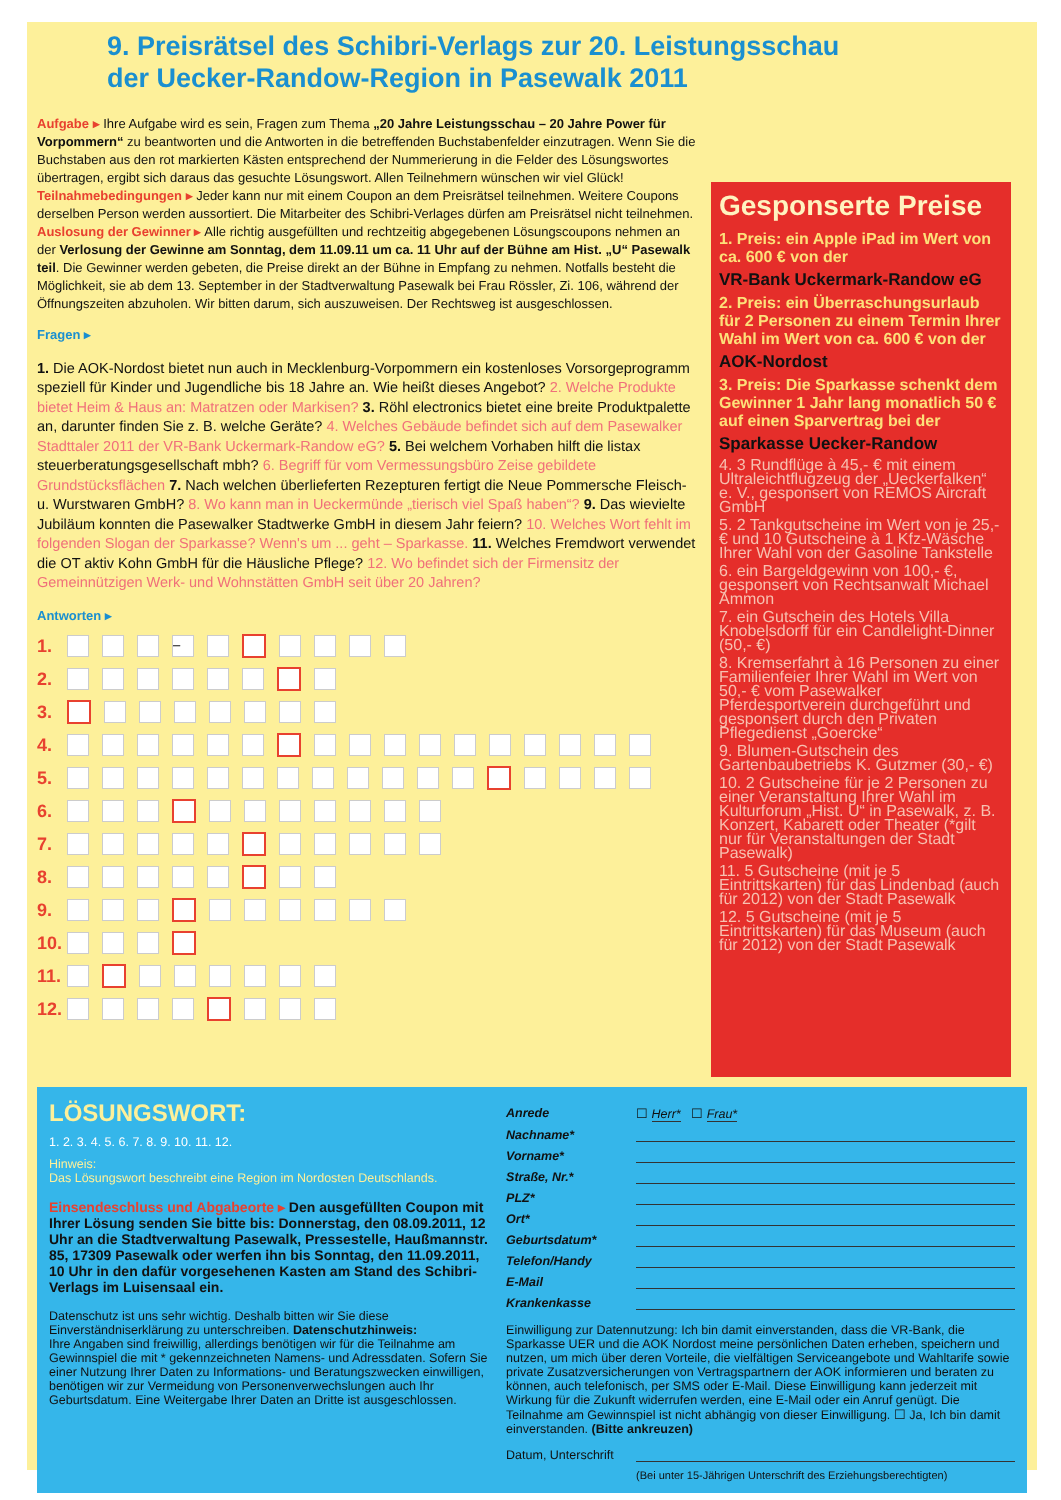9. Preisrätsel des Schibri-Verlags zur 20. Leistungsschau
der Uecker-Randow-Region in Pasewalk 2011
Aufgabe ▸ Ihre Aufgabe wird es sein, Fragen zum Thema „20 Jahre Leistungsschau – 20 Jahre Power für Vorpommern“ zu beantworten und die Antworten in die betreffenden Buchstabenfelder einzutragen. Wenn Sie die Buchstaben aus den rot markierten Kästen entsprechend der Nummerierung in die Felder des Lösungswortes übertragen, ergibt sich daraus das gesuchte Lösungswort. Allen Teilnehmern wünschen wir viel Glück! Teilnahmebedingungen ▸ Jeder kann nur mit einem Coupon an dem Preisrätsel teilnehmen. Weitere Coupons derselben Person werden aussortiert. Die Mitarbeiter des Schibri-Verlages dürfen am Preisrätsel nicht teilnehmen. Auslosung der Gewinner ▸ Alle richtig ausgefüllten und rechtzeitig abgegebenen Lösungscoupons nehmen an der Verlosung der Gewinne am Sonntag, dem 11.09.11 um ca. 11 Uhr auf der Bühne am Hist. „U“ Pasewalk teil. Die Gewinner werden gebeten, die Preise direkt an der Bühne in Empfang zu nehmen. Notfalls besteht die Möglichkeit, sie ab dem 13. September in der Stadtverwaltung Pasewalk bei Frau Rössler, Zi. 106, während der Öffnungszeiten abzuholen. Wir bitten darum, sich auszuweisen. Der Rechtsweg ist ausgeschlossen.
Fragen ▸
1. Die AOK-Nordost bietet nun auch in Mecklenburg-Vorpommern ein kostenloses Vorsorgeprogramm speziell für Kinder und Jugendliche bis 18 Jahre an. Wie heißt dieses Angebot? 2. Welche Produkte bietet Heim & Haus an: Matratzen oder Markisen? 3. Röhl electronics bietet eine breite Produktpalette an, darunter finden Sie z. B. welche Geräte? 4. Welches Gebäude befindet sich auf dem Pasewalker Stadttaler 2011 der VR-Bank Uckermark-Randow eG? 5. Bei welchem Vorhaben hilft die listax steuerberatungsgesellschaft mbh? 6. Begriff für vom Vermessungsbüro Zeise gebildete Grundstücksflächen 7. Nach welchen überlieferten Rezepturen fertigt die Neue Pommersche Fleisch- u. Wurstwaren GmbH? 8. Wo kann man in Ueckermünde „tierisch viel Spaß haben“? 9. Das wievielte Jubiläum konnten die Pasewalker Stadtwerke GmbH in diesem Jahr feiern? 10. Welches Wort fehlt im folgenden Slogan der Sparkasse? Wenn's um ... geht – Sparkasse. 11. Welches Fremdwort verwendet die OT aktiv Kohn GmbH für die Häusliche Pflege? 12. Wo befindet sich der Firmensitz der Gemeinnützigen Werk- und Wohnstätten GmbH seit über 20 Jahren?
Antworten ▸
1. –
2.
3.
4.
5.
6.
7.
8.
9.
10.
11.
12.
Gesponserte Preise
1. Preis: ein Apple iPad im Wert von ca. 600 € von der
VR-Bank Uckermark-Randow eG
2. Preis: ein Überraschungsurlaub für 2 Personen zu einem Termin Ihrer Wahl im Wert von ca. 600 € von der
AOK-Nordost
3. Preis: Die Sparkasse schenkt dem Gewinner 1 Jahr lang monatlich 50 € auf einen Sparvertrag bei der
Sparkasse Uecker-Randow
4. 3 Rundflüge à 45,- € mit einem Ultraleichtflugzeug der „Ueckerfalken“ e. V., gesponsert von REMOS Aircraft GmbH
5. 2 Tankgutscheine im Wert von je 25,- € und 10 Gutscheine à 1 Kfz-Wäsche Ihrer Wahl von der Gasoline Tankstelle
6. ein Bargeldgewinn von 100,- €, gesponsert von Rechtsanwalt Michael Ammon
7. ein Gutschein des Hotels Villa Knobelsdorff für ein Candlelight-Dinner (50,- €)
8. Kremserfahrt à 16 Personen zu einer Familienfeier Ihrer Wahl im Wert von 50,- € vom Pasewalker Pferdesportverein durchgeführt und gesponsert durch den Privaten Pflegedienst „Goercke“
9. Blumen-Gutschein des Gartenbaubetriebs K. Gutzmer (30,- €)
10. 2 Gutscheine für je 2 Personen zu einer Veranstaltung Ihrer Wahl im Kulturforum „Hist. U“ in Pasewalk, z. B. Konzert, Kabarett oder Theater (*gilt nur für Veranstaltungen der Stadt Pasewalk)
11. 5 Gutscheine (mit je 5 Eintrittskarten) für das Lindenbad (auch für 2012) von der Stadt Pasewalk
12. 5 Gutscheine (mit je 5 Eintrittskarten) für das Museum (auch für 2012) von der Stadt Pasewalk
LÖSUNGSWORT:
1. 2. 3. 4. 5. 6. 7. 8. 9. 10. 11. 12.
Hinweis:
Das Lösungswort beschreibt eine Region im Nordosten Deutschlands.
Einsendeschluss und Abgabeorte ▸ Den ausgefüllten Coupon mit Ihrer Lösung senden Sie bitte bis: Donnerstag, den 08.09.2011, 12 Uhr an die Stadtverwaltung Pasewalk, Pressestelle, Haußmannstr. 85, 17309 Pasewalk oder werfen ihn bis Sonntag, den 11.09.2011, 10 Uhr in den dafür vorgesehenen Kasten am Stand des Schibri-Verlags im Luisensaal ein.
Datenschutz ist uns sehr wichtig. Deshalb bitten wir Sie diese Einverständniserklärung zu unterschreiben. Datenschutzhinweis:
Ihre Angaben sind freiwillig, allerdings benötigen wir für die Teilnahme am Gewinnspiel die mit * gekennzeichneten Namens- und Adressdaten. Sofern Sie einer Nutzung Ihrer Daten zu Informations- und Beratungszwecken einwilligen, benötigen wir zur Vermeidung von Personenverwechslungen auch Ihr Geburtsdatum. Eine Weitergabe Ihrer Daten an Dritte ist ausgeschlossen.
Anrede ☐ Herr* ☐ Frau*
Nachname*
Vorname*
Straße, Nr.*
PLZ*
Ort*
Geburtsdatum*
Telefon/Handy
E-Mail
Krankenkasse
Einwilligung zur Datennutzung: Ich bin damit einverstanden, dass die VR-Bank, die Sparkasse UER und die AOK Nordost meine persönlichen Daten erheben, speichern und nutzen, um mich über deren Vorteile, die vielfältigen Serviceangebote und Wahltarife sowie private Zusatzversicherungen von Vertragspartnern der AOK informieren und beraten zu können, auch telefonisch, per SMS oder E-Mail. Diese Einwilligung kann jederzeit mit Wirkung für die Zukunft widerrufen werden, eine E-Mail oder ein Anruf genügt. Die Teilnahme am Gewinnspiel ist nicht abhängig von dieser Einwilligung. ☐ Ja, Ich bin damit einverstanden. (Bitte ankreuzen)
Datum, Unterschrift
(Bei unter 15-Jährigen Unterschrift des Erziehungsberechtigten)